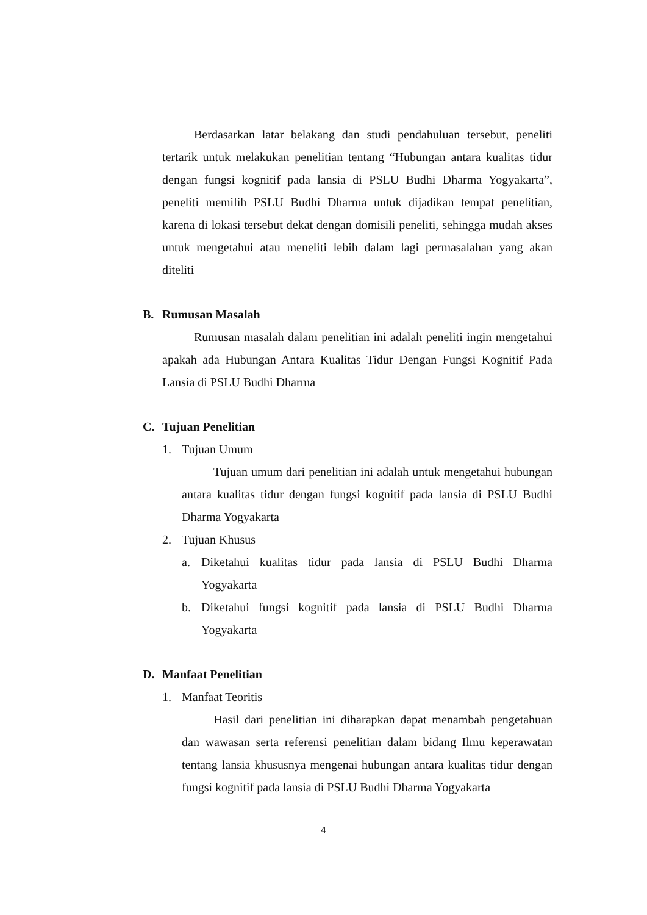Berdasarkan latar belakang dan studi pendahuluan tersebut, peneliti tertarik untuk melakukan penelitian tentang “Hubungan antara kualitas tidur dengan fungsi kognitif pada lansia di PSLU Budhi Dharma Yogyakarta”, peneliti memilih PSLU Budhi Dharma untuk dijadikan tempat penelitian, karena di lokasi tersebut dekat dengan domisili peneliti, sehingga mudah akses untuk mengetahui atau meneliti lebih dalam lagi permasalahan yang akan diteliti
B. Rumusan Masalah
Rumusan masalah dalam penelitian ini adalah peneliti ingin mengetahui apakah ada Hubungan Antara Kualitas Tidur Dengan Fungsi Kognitif Pada Lansia di PSLU Budhi Dharma
C. Tujuan Penelitian
1. Tujuan Umum
Tujuan umum dari penelitian ini adalah untuk mengetahui hubungan antara kualitas tidur dengan fungsi kognitif pada lansia di PSLU Budhi Dharma Yogyakarta
2. Tujuan Khusus
a. Diketahui kualitas tidur pada lansia di PSLU Budhi Dharma Yogyakarta
b. Diketahui fungsi kognitif pada lansia di PSLU Budhi Dharma Yogyakarta
D. Manfaat Penelitian
1. Manfaat Teoritis
Hasil dari penelitian ini diharapkan dapat menambah pengetahuan dan wawasan serta referensi penelitian dalam bidang Ilmu keperawatan tentang lansia khususnya mengenai hubungan antara kualitas tidur dengan fungsi kognitif pada lansia di PSLU Budhi Dharma Yogyakarta
4